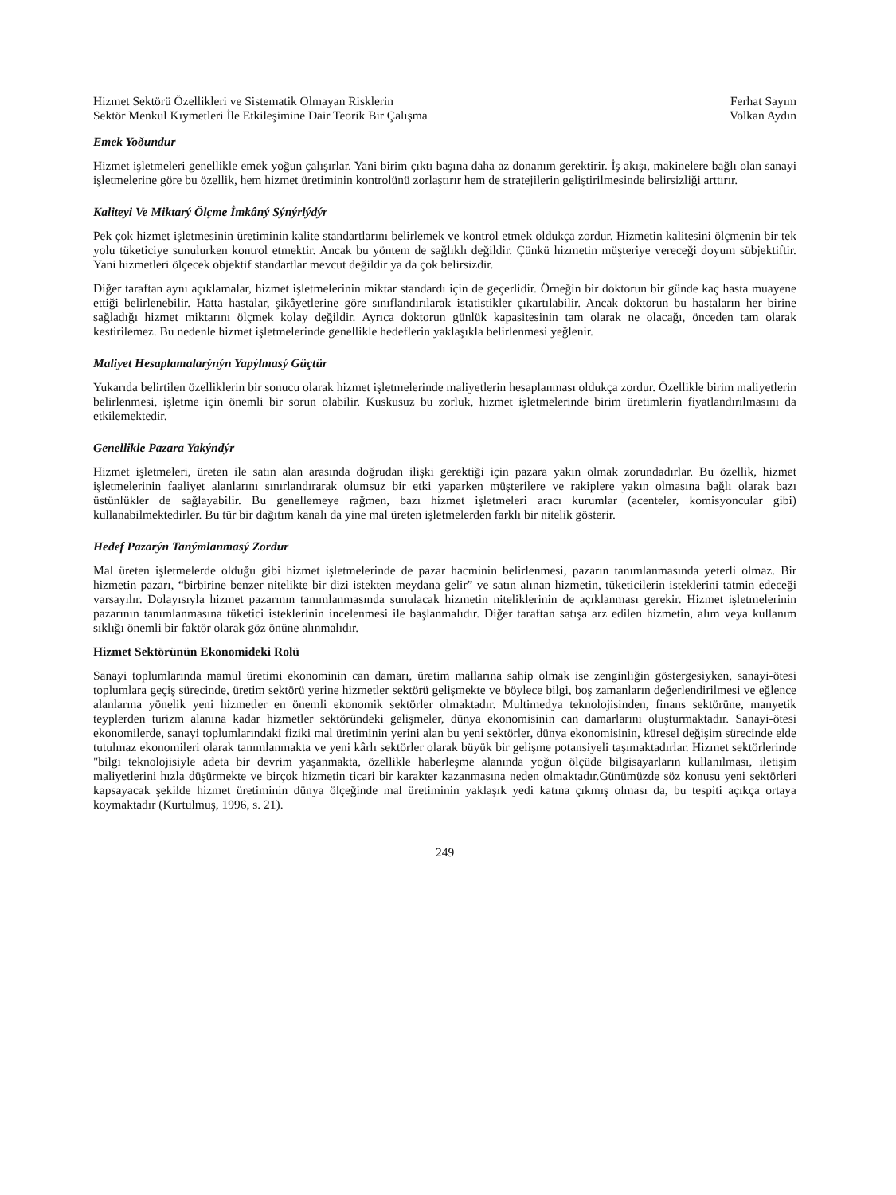Hizmet Sektörü Özellikleri ve Sistematik Olmayan Risklerin Ferhat Sayım
Sektör Menkul Kıymetleri İle Etkileşimine Dair Teorik Bir Çalışma Volkan Aydın
Emek Yoðundur
Hizmet işletmeleri genellikle emek yoğun çalışırlar. Yani birim çıktı başına daha az donanım gerektirir. İş akışı, makinelere bağlı olan sanayi işletmelerine göre bu özellik, hem hizmet üretiminin kontrolünü zorlaştırır hem de stratejilerin geliştirilmesinde belirsizliği arttırır.
Kaliteyi Ve Miktarý Ölçme İmkâný Sýnýrlýdýr
Pek çok hizmet işletmesinin üretiminin kalite standartlarını belirlemek ve kontrol etmek oldukça zordur. Hizmetin kalitesini ölçmenin bir tek yolu tüketiciye sunulurken kontrol etmektir. Ancak bu yöntem de sağlıklı değildir. Çünkü hizmetin müşteriye vereceği doyum sübjektiftir. Yani hizmetleri ölçecek objektif standartlar mevcut değildir ya da çok belirsizdir.
Diğer taraftan aynı açıklamalar, hizmet işletmelerinin miktar standardı için de geçerlidir. Örneğin bir doktorun bir günde kaç hasta muayene ettiği belirlenebilir. Hatta hastalar, şikâyetlerine göre sınıflandırılarak istatistikler çıkartılabilir. Ancak doktorun bu hastaların her birine sağladığı hizmet miktarını ölçmek kolay değildir. Ayrıca doktorun günlük kapasitesinin tam olarak ne olacağı, önceden tam olarak kestirilemez. Bu nedenle hizmet işletmelerinde genellikle hedeflerin yaklaşıkla belirlenmesi yeğlenir.
Maliyet Hesaplamalarýnýn Yapýlmasý Güçtür
Yukarıda belirtilen özelliklerin bir sonucu olarak hizmet işletmelerinde maliyetlerin hesaplanması oldukça zordur. Özellikle birim maliyetlerin belirlenmesi, işletme için önemli bir sorun olabilir. Kuskusuz bu zorluk, hizmet işletmelerinde birim üretimlerin fiyatlandırılmasını da etkilemektedir.
Genellikle Pazara Yakýndýr
Hizmet işletmeleri, üreten ile satın alan arasında doğrudan ilişki gerektiği için pazara yakın olmak zorundadırlar. Bu özellik, hizmet işletmelerinin faaliyet alanlarını sınırlandırarak olumsuz bir etki yaparken müşterilere ve rakiplere yakın olmasına bağlı olarak bazı üstünlükler de sağlayabilir. Bu genellemeye rağmen, bazı hizmet işletmeleri aracı kurumlar (acenteler, komisyoncular gibi) kullanabilmektedirler. Bu tür bir dağıtım kanalı da yine mal üreten işletmelerden farklı bir nitelik gösterir.
Hedef Pazarýn Tanýmlanmasý Zordur
Mal üreten işletmelerde olduğu gibi hizmet işletmelerinde de pazar hacminin belirlenmesi, pazarın tanımlanmasında yeterli olmaz. Bir hizmetin pazarı, “birbirine benzer nitelikte bir dizi istekten meydana gelir” ve satın alınan hizmetin, tüketicilerin isteklerini tatmin edeceği varsayılır. Dolayısıyla hizmet pazarının tanımlanmasında sunulacak hizmetin niteliklerinin de açıklanması gerekir. Hizmet işletmelerinin pazarının tanımlanmasına tüketici isteklerinin incelenmesi ile başlanmalıdır. Diğer taraftan satışa arz edilen hizmetin, alım veya kullanım sıklığı önemli bir faktör olarak göz önüne alınmalıdır.
Hizmet Sektörünün Ekonomideki Rolü
Sanayi toplumlarında mamul üretimi ekonominin can damarı, üretim mallarına sahip olmak ise zenginliğin göstergesiyken, sanayi-ötesi toplumlara geçiş sürecinde, üretim sektörü yerine hizmetler sektörü gelişmekte ve böylece bilgi, boş zamanların değerlendirilmesi ve eğlence alanlarına yönelik yeni hizmetler en önemli ekonomik sektörler olmaktadır. Multimedya teknolojisinden, finans sektörüne, manyetik teyplerden turizm alanına kadar hizmetler sektöründeki gelişmeler, dünya ekonomisinin can damarlarını oluşturmaktadır. Sanayi-ötesi ekonomilerde, sanayi toplumlarındaki fiziki mal üretiminin yerini alan bu yeni sektörler, dünya ekonomisinin, küresel değişim sürecinde elde tutulmaz ekonomileri olarak tanımlanmakta ve yeni kârlı sektörler olarak büyük bir gelişme potansiyeli taşımaktadırlar. Hizmet sektörlerinde "bilgi teknolojisiyle adeta bir devrim yaşanmakta, özellikle haberleşme alanında yoğun ölçüde bilgisayarların kullanılması, iletişim maliyetlerini hızla düşürmekte ve birçok hizmetin ticari bir karakter kazanmasına neden olmaktadır.Günümüzde söz konusu yeni sektörleri kapsayacak şekilde hizmet üretiminin dünya ölçeğinde mal üretiminin yaklaşık yedi katına çıkmış olması da, bu tespiti açıkça ortaya koymaktadır (Kurtulmuş, 1996, s. 21).
249